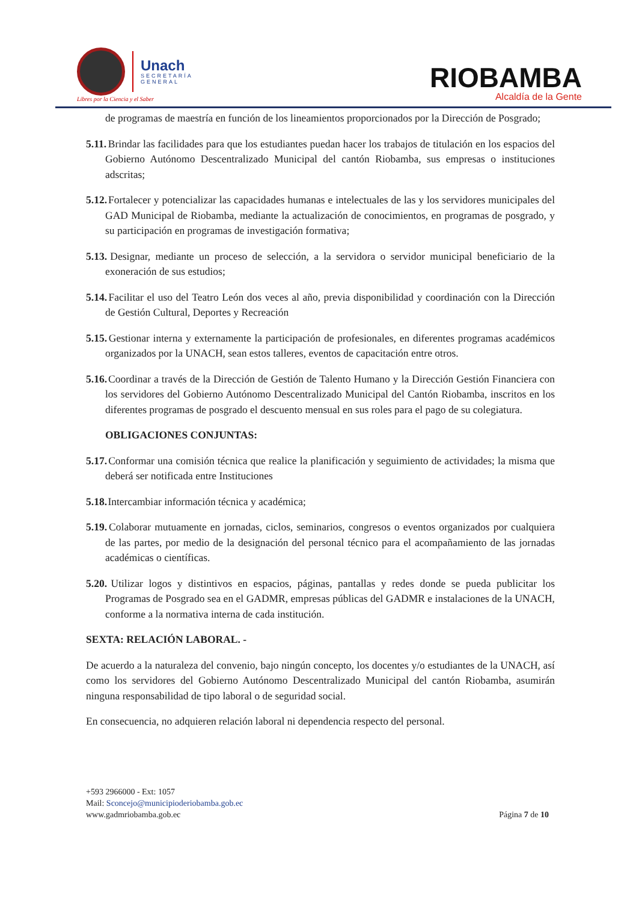Unach
SECRETARÍA
GENERAL
Libres por la Ciencia y el Saber
RIOBAMBA
Alcaldía de la Gente
de programas de maestría en función de los lineamientos proporcionados por la Dirección de Posgrado;
5.11. Brindar las facilidades para que los estudiantes puedan hacer los trabajos de titulación en los espacios del Gobierno Autónomo Descentralizado Municipal del cantón Riobamba, sus empresas o instituciones adscritas;
5.12. Fortalecer y potencializar las capacidades humanas e intelectuales de las y los servidores municipales del GAD Municipal de Riobamba, mediante la actualización de conocimientos, en programas de posgrado, y su participación en programas de investigación formativa;
5.13. Designar, mediante un proceso de selección, a la servidora o servidor municipal beneficiario de la exoneración de sus estudios;
5.14. Facilitar el uso del Teatro León dos veces al año, previa disponibilidad y coordinación con la Dirección de Gestión Cultural, Deportes y Recreación
5.15. Gestionar interna y externamente la participación de profesionales, en diferentes programas académicos organizados por la UNACH, sean estos talleres, eventos de capacitación entre otros.
5.16. Coordinar a través de la Dirección de Gestión de Talento Humano y la Dirección Gestión Financiera con los servidores del Gobierno Autónomo Descentralizado Municipal del Cantón Riobamba, inscritos en los diferentes programas de posgrado el descuento mensual en sus roles para el pago de su colegiatura.
OBLIGACIONES CONJUNTAS:
5.17. Conformar una comisión técnica que realice la planificación y seguimiento de actividades; la misma que deberá ser notificada entre Instituciones
5.18. Intercambiar información técnica y académica;
5.19. Colaborar mutuamente en jornadas, ciclos, seminarios, congresos o eventos organizados por cualquiera de las partes, por medio de la designación del personal técnico para el acompañamiento de las jornadas académicas o científicas.
5.20. Utilizar logos y distintivos en espacios, páginas, pantallas y redes donde se pueda publicitar los Programas de Posgrado sea en el GADMR, empresas públicas del GADMR e instalaciones de la UNACH, conforme a la normativa interna de cada institución.
SEXTA: RELACIÓN LABORAL. -
De acuerdo a la naturaleza del convenio, bajo ningún concepto, los docentes y/o estudiantes de la UNACH, así como los servidores del Gobierno Autónomo Descentralizado Municipal del cantón Riobamba, asumirán ninguna responsabilidad de tipo laboral o de seguridad social.
En consecuencia, no adquieren relación laboral ni dependencia respecto del personal.
+593 2966000 - Ext: 1057
Mail: Sconcejo@municipioderiobamba.gob.ec
www.gadmriobamba.gob.ec Página 7 de 10